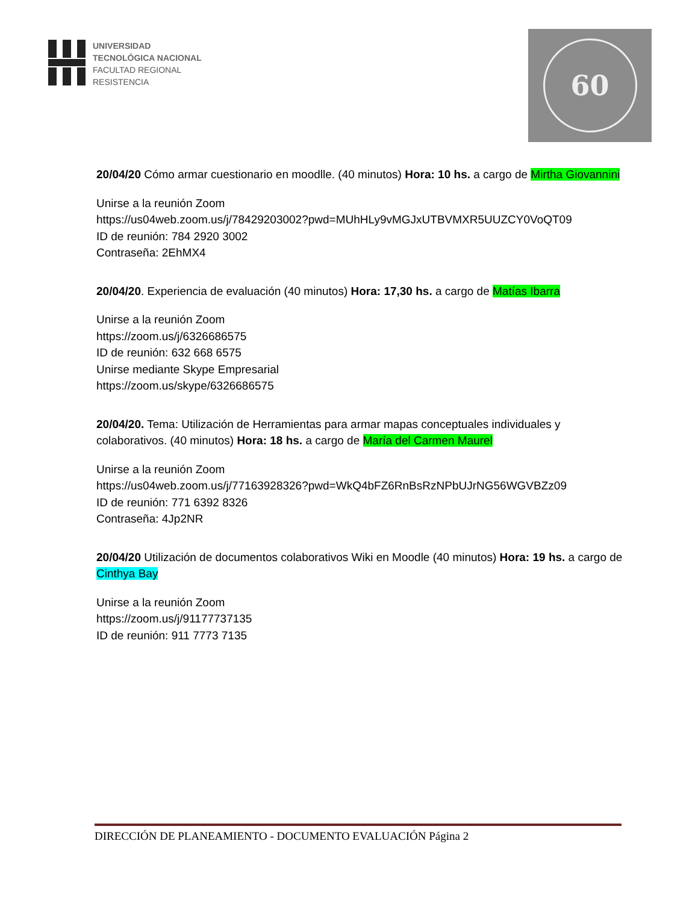UNIVERSIDAD
TECNOLÓGICA NACIONAL
FACULTAD REGIONAL
RESISTENCIA
60
20/04/20 Cómo armar cuestionario en moodlle. (40 minutos) Hora: 10 hs. a cargo de Mirtha Giovannini
Unirse a la reunión Zoom
https://us04web.zoom.us/j/78429203002?pwd=MUhHLy9vMGJxUTBVMXR5UUZCY0VoQT09
ID de reunión: 784 2920 3002
Contraseña: 2EhMX4
20/04/20. Experiencia de evaluación (40 minutos) Hora: 17,30 hs. a cargo de Matías Ibarra
Unirse a la reunión Zoom
https://zoom.us/j/6326686575
ID de reunión: 632 668 6575
Unirse mediante Skype Empresarial
https://zoom.us/skype/6326686575
20/04/20. Tema: Utilización de Herramientas para armar mapas conceptuales individuales y colaborativos. (40 minutos) Hora: 18 hs. a cargo de María del Carmen Maurel
Unirse a la reunión Zoom
https://us04web.zoom.us/j/77163928326?pwd=WkQ4bFZ6RnBsRzNPbUJrNG56WGVBZz09
ID de reunión: 771 6392 8326
Contraseña: 4Jp2NR
20/04/20 Utilización de documentos colaborativos Wiki en Moodle (40 minutos) Hora: 19 hs. a cargo de Cinthya Bay
Unirse a la reunión Zoom
https://zoom.us/j/91177737135
ID de reunión: 911 7773 7135
DIRECCIÓN DE PLANEAMIENTO - DOCUMENTO EVALUACIÓN Página 2